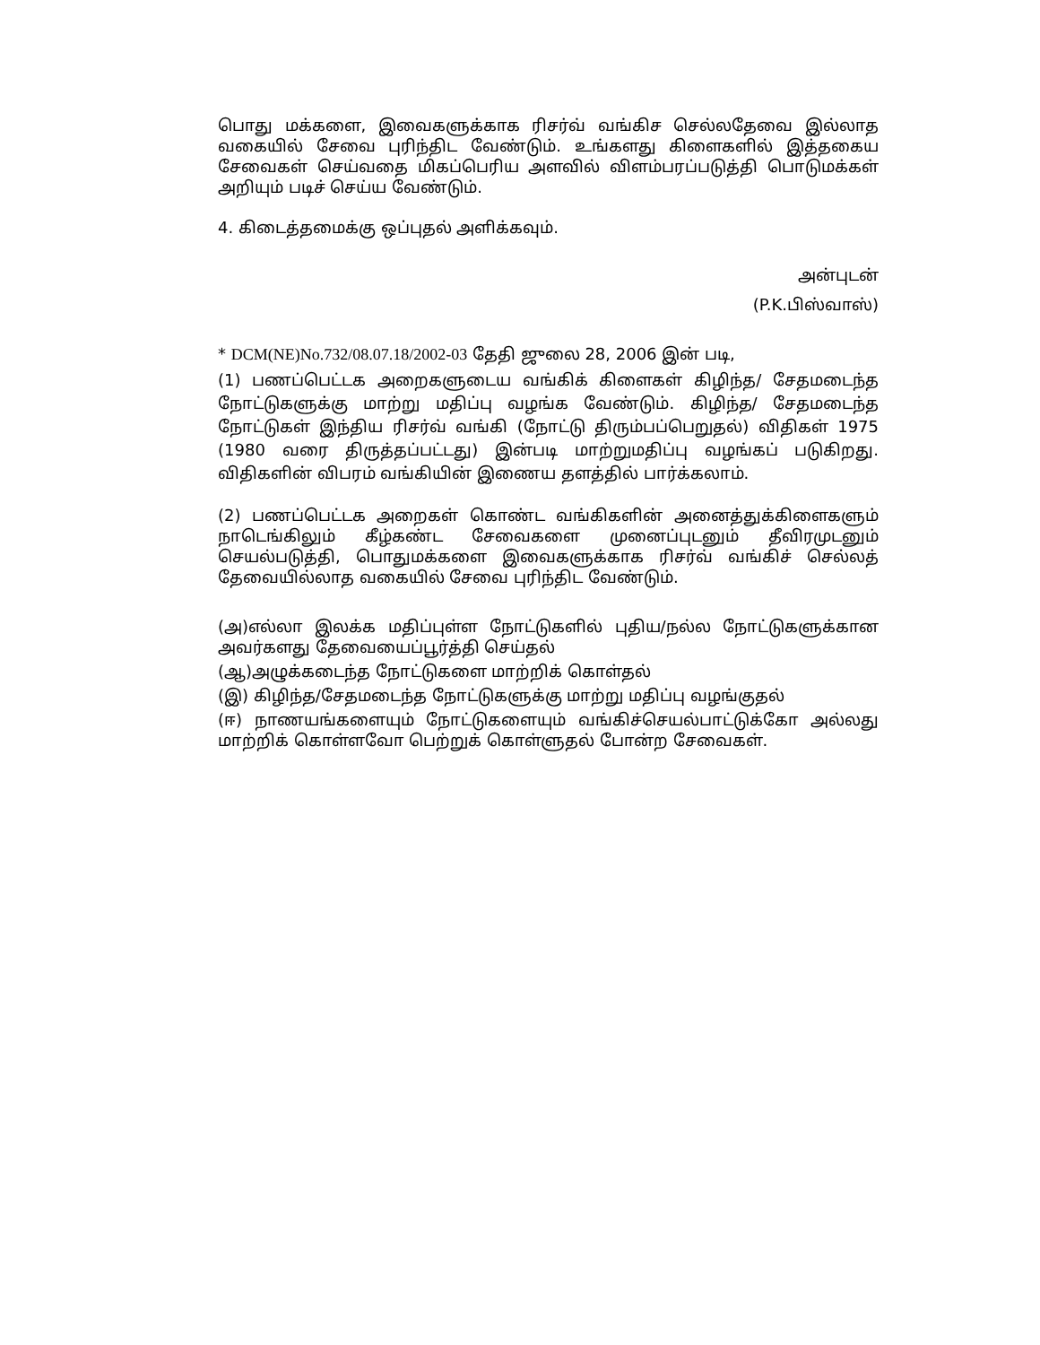பொது மக்களை, இவைகளுக்காக ரிசர்வ் வங்கிச செல்லதேவை இல்லாத வகையில் சேவை புரிந்திட வேண்டும். உங்களது கிளைகளில் இத்தகைய சேவைகள் செய்வதை மிகப்பெரிய அளவில் விளம்பரப்படுத்தி பொடுமக்கள் அறியும் படிச் செய்ய வேண்டும்.
4. கிடைத்தமைக்கு ஒப்புதல் அளிக்கவும்.
அன்புடன்
(P.K.பிஸ்வாஸ்)
* DCM(NE)No.732/08.07.18/2002-03 தேதி ஜுலை 28, 2006 இன் படி,
(1) பணப்பெட்டக அறைகளுடைய வங்கிக் கிளைகள் கிழிந்த/ சேதமடைந்த நோட்டுகளுக்கு மாற்று மதிப்பு வழங்க வேண்டும். கிழிந்த/ சேதமடைந்த நோட்டுகள் இந்திய ரிசர்வ் வங்கி (நோட்டு திரும்பப்பெறுதல்) விதிகள் 1975 (1980 வரை திருத்தப்பட்டது) இன்படி மாற்றுமதிப்பு வழங்கப் படுகிறது. விதிகளின் விபரம் வங்கியின் இணைய தளத்தில் பார்க்கலாம்.
(2) பணப்பெட்டக அறைகள் கொண்ட வங்கிகளின் அனைத்துக்கிளைகளும் நாடெங்கிலும் கீழ்கண்ட சேவைகளை முனைப்புடனும் தீவிரமுடனும் செயல்படுத்தி, பொதுமக்களை இவைகளுக்காக ரிசர்வ் வங்கிச் செல்லத் தேவையில்லாத வகையில் சேவை புரிந்திட வேண்டும்.
(அ)எல்லா இலக்க மதிப்புள்ள நோட்டுகளில் புதிய/நல்ல நோட்டுகளுக்கான அவர்களது தேவையைப்பூர்த்தி செய்தல்
(ஆ)அழுக்கடைந்த நோட்டுகளை மாற்றிக் கொள்தல்
(இ) கிழிந்த/சேதமடைந்த நோட்டுகளுக்கு மாற்று மதிப்பு வழங்குதல்
(ஈ) நாணயங்களையும் நோட்டுகளையும் வங்கிச்செயல்பாட்டுக்கோ அல்லது மாற்றிக் கொள்ளவோ பெற்றுக் கொள்ளுதல் போன்ற சேவைகள்.